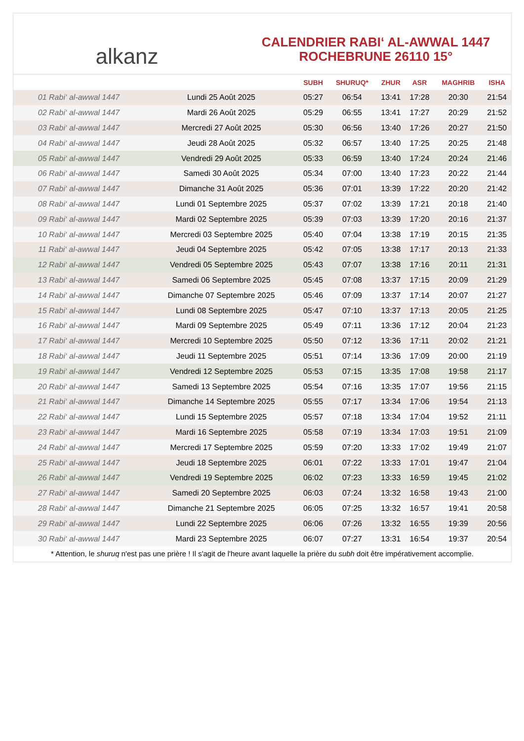alkanz
CALENDRIER RABI‘ AL-AWWAL 1447
ROCHEBRUNE 26110 15°
| | | SUBH | SHURUQ* | ZHUR | ASR | MAGHRIB | ISHA |
| --- | --- | --- | --- | --- | --- | --- | --- |
| 01 Rabi‘ al-awwal 1447 | Lundi 25 Août 2025 | 05:27 | 06:54 | 13:41 | 17:28 | 20:30 | 21:54 |
| 02 Rabi‘ al-awwal 1447 | Mardi 26 Août 2025 | 05:29 | 06:55 | 13:41 | 17:27 | 20:29 | 21:52 |
| 03 Rabi‘ al-awwal 1447 | Mercredi 27 Août 2025 | 05:30 | 06:56 | 13:40 | 17:26 | 20:27 | 21:50 |
| 04 Rabi‘ al-awwal 1447 | Jeudi 28 Août 2025 | 05:32 | 06:57 | 13:40 | 17:25 | 20:25 | 21:48 |
| 05 Rabi‘ al-awwal 1447 | Vendredi 29 Août 2025 | 05:33 | 06:59 | 13:40 | 17:24 | 20:24 | 21:46 |
| 06 Rabi‘ al-awwal 1447 | Samedi 30 Août 2025 | 05:34 | 07:00 | 13:40 | 17:23 | 20:22 | 21:44 |
| 07 Rabi‘ al-awwal 1447 | Dimanche 31 Août 2025 | 05:36 | 07:01 | 13:39 | 17:22 | 20:20 | 21:42 |
| 08 Rabi‘ al-awwal 1447 | Lundi 01 Septembre 2025 | 05:37 | 07:02 | 13:39 | 17:21 | 20:18 | 21:40 |
| 09 Rabi‘ al-awwal 1447 | Mardi 02 Septembre 2025 | 05:39 | 07:03 | 13:39 | 17:20 | 20:16 | 21:37 |
| 10 Rabi‘ al-awwal 1447 | Mercredi 03 Septembre 2025 | 05:40 | 07:04 | 13:38 | 17:19 | 20:15 | 21:35 |
| 11 Rabi‘ al-awwal 1447 | Jeudi 04 Septembre 2025 | 05:42 | 07:05 | 13:38 | 17:17 | 20:13 | 21:33 |
| 12 Rabi‘ al-awwal 1447 | Vendredi 05 Septembre 2025 | 05:43 | 07:07 | 13:38 | 17:16 | 20:11 | 21:31 |
| 13 Rabi‘ al-awwal 1447 | Samedi 06 Septembre 2025 | 05:45 | 07:08 | 13:37 | 17:15 | 20:09 | 21:29 |
| 14 Rabi‘ al-awwal 1447 | Dimanche 07 Septembre 2025 | 05:46 | 07:09 | 13:37 | 17:14 | 20:07 | 21:27 |
| 15 Rabi‘ al-awwal 1447 | Lundi 08 Septembre 2025 | 05:47 | 07:10 | 13:37 | 17:13 | 20:05 | 21:25 |
| 16 Rabi‘ al-awwal 1447 | Mardi 09 Septembre 2025 | 05:49 | 07:11 | 13:36 | 17:12 | 20:04 | 21:23 |
| 17 Rabi‘ al-awwal 1447 | Mercredi 10 Septembre 2025 | 05:50 | 07:12 | 13:36 | 17:11 | 20:02 | 21:21 |
| 18 Rabi‘ al-awwal 1447 | Jeudi 11 Septembre 2025 | 05:51 | 07:14 | 13:36 | 17:09 | 20:00 | 21:19 |
| 19 Rabi‘ al-awwal 1447 | Vendredi 12 Septembre 2025 | 05:53 | 07:15 | 13:35 | 17:08 | 19:58 | 21:17 |
| 20 Rabi‘ al-awwal 1447 | Samedi 13 Septembre 2025 | 05:54 | 07:16 | 13:35 | 17:07 | 19:56 | 21:15 |
| 21 Rabi‘ al-awwal 1447 | Dimanche 14 Septembre 2025 | 05:55 | 07:17 | 13:34 | 17:06 | 19:54 | 21:13 |
| 22 Rabi‘ al-awwal 1447 | Lundi 15 Septembre 2025 | 05:57 | 07:18 | 13:34 | 17:04 | 19:52 | 21:11 |
| 23 Rabi‘ al-awwal 1447 | Mardi 16 Septembre 2025 | 05:58 | 07:19 | 13:34 | 17:03 | 19:51 | 21:09 |
| 24 Rabi‘ al-awwal 1447 | Mercredi 17 Septembre 2025 | 05:59 | 07:20 | 13:33 | 17:02 | 19:49 | 21:07 |
| 25 Rabi‘ al-awwal 1447 | Jeudi 18 Septembre 2025 | 06:01 | 07:22 | 13:33 | 17:01 | 19:47 | 21:04 |
| 26 Rabi‘ al-awwal 1447 | Vendredi 19 Septembre 2025 | 06:02 | 07:23 | 13:33 | 16:59 | 19:45 | 21:02 |
| 27 Rabi‘ al-awwal 1447 | Samedi 20 Septembre 2025 | 06:03 | 07:24 | 13:32 | 16:58 | 19:43 | 21:00 |
| 28 Rabi‘ al-awwal 1447 | Dimanche 21 Septembre 2025 | 06:05 | 07:25 | 13:32 | 16:57 | 19:41 | 20:58 |
| 29 Rabi‘ al-awwal 1447 | Lundi 22 Septembre 2025 | 06:06 | 07:26 | 13:32 | 16:55 | 19:39 | 20:56 |
| 30 Rabi‘ al-awwal 1447 | Mardi 23 Septembre 2025 | 06:07 | 07:27 | 13:31 | 16:54 | 19:37 | 20:54 |
* Attention, le shuruq n'est pas une prière ! Il s'agit de l'heure avant laquelle la prière du subh doit être impérativement accomplie.